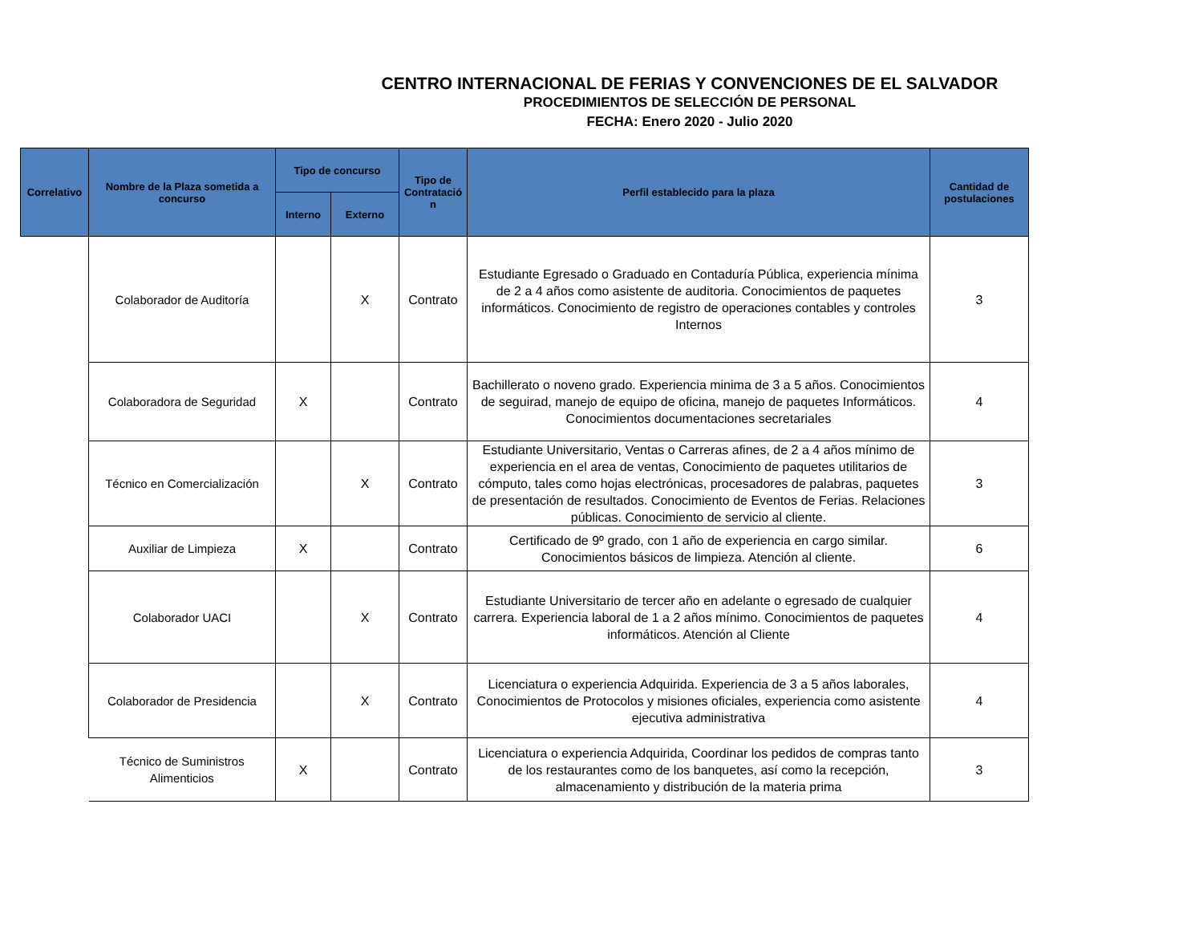CENTRO INTERNACIONAL DE FERIAS Y CONVENCIONES DE EL SALVADOR
PROCEDIMIENTOS DE SELECCIÓN DE PERSONAL
FECHA: Enero 2020 - Julio 2020
| Correlativo | Nombre de la Plaza sometida a concurso | Tipo de concurso | | Tipo de Contratació n | Perfil establecido para la plaza | Cantidad de postulaciones |
| --- | --- | --- | --- | --- | --- | --- |
| | | Interno | Externo | | | |
| | Colaborador de Auditoría | | X | Contrato | Estudiante Egresado o Graduado en Contaduría Pública, experiencia mínima de 2 a 4 años como asistente de auditoria. Conocimientos de paquetes informáticos. Conocimiento de registro de operaciones contables y controles Internos | 3 |
| | Colaboradora de Seguridad | X | | Contrato | Bachillerato o noveno grado. Experiencia minima de 3 a 5 años. Conocimientos de seguirad, manejo de equipo de oficina, manejo de paquetes Informáticos. Conocimientos documentaciones secretariales | 4 |
| | Técnico en Comercialización | | X | Contrato | Estudiante Universitario, Ventas o Carreras afines, de 2 a 4 años mínimo de experiencia en el area de ventas, Conocimiento de paquetes utilitarios de cómputo, tales como hojas electrónicas, procesadores de palabras, paquetes de presentación de resultados. Conocimiento de Eventos de Ferias. Relaciones públicas. Conocimiento de servicio al cliente. | 3 |
| | Auxiliar de Limpieza | X | | Contrato | Certificado de 9º grado, con 1 año de experiencia en cargo similar. Conocimientos básicos de limpieza. Atención al cliente. | 6 |
| | Colaborador UACI | | X | Contrato | Estudiante Universitario de tercer año en adelante o egresado de cualquier carrera. Experiencia laboral de 1 a 2 años mínimo. Conocimientos de paquetes informáticos. Atención al Cliente | 4 |
| | Colaborador de Presidencia | | X | Contrato | Licenciatura o experiencia Adquirida. Experiencia de 3 a 5 años laborales, Conocimientos de Protocolos y misiones oficiales, experiencia como asistente ejecutiva administrativa | 4 |
| | Técnico de Suministros Alimenticios | X | | Contrato | Licenciatura o experiencia Adquirida, Coordinar los pedidos de compras tanto de los restaurantes como de los banquetes, así como la recepción, almacenamiento y distribución de la materia prima | 3 |